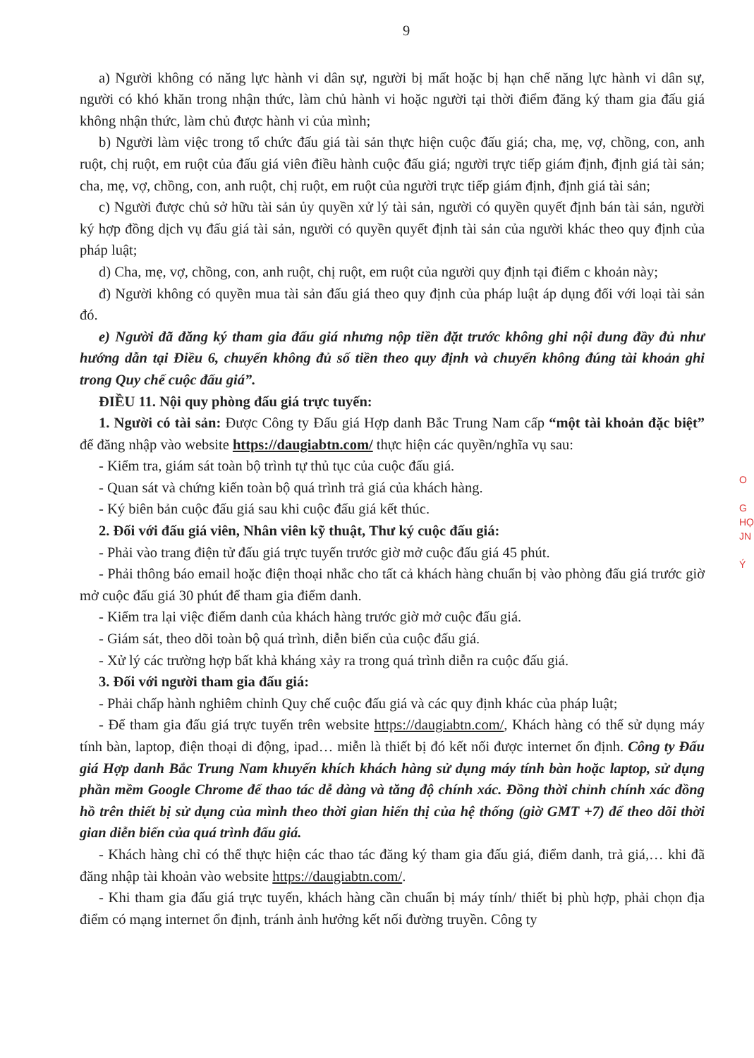9
a) Người không có năng lực hành vi dân sự, người bị mất hoặc bị hạn chế năng lực hành vi dân sự, người có khó khăn trong nhận thức, làm chủ hành vi hoặc người tại thời điểm đăng ký tham gia đấu giá không nhận thức, làm chủ được hành vi của mình;
b) Người làm việc trong tổ chức đấu giá tài sản thực hiện cuộc đấu giá; cha, mẹ, vợ, chồng, con, anh ruột, chị ruột, em ruột của đấu giá viên điều hành cuộc đấu giá; người trực tiếp giám định, định giá tài sản; cha, mẹ, vợ, chồng, con, anh ruột, chị ruột, em ruột của người trực tiếp giám định, định giá tài sản;
c) Người được chủ sở hữu tài sản ủy quyền xử lý tài sản, người có quyền quyết định bán tài sản, người ký hợp đồng dịch vụ đấu giá tài sản, người có quyền quyết định tài sản của người khác theo quy định của pháp luật;
d) Cha, mẹ, vợ, chồng, con, anh ruột, chị ruột, em ruột của người quy định tại điểm c khoản này;
đ) Người không có quyền mua tài sản đấu giá theo quy định của pháp luật áp dụng đối với loại tài sản đó.
e) Người đã đăng ký tham gia đấu giá nhưng nộp tiền đặt trước không ghi nội dung đầy đủ như hướng dẫn tại Điều 6, chuyển không đủ số tiền theo quy định và chuyển không đúng tài khoản ghi trong Quy chế cuộc đấu giá”.
ĐIỀU 11. Nội quy phòng đấu giá trực tuyến:
1. Người có tài sản: Được Công ty Đấu giá Hợp danh Bắc Trung Nam cấp “một tài khoản đặc biệt” để đăng nhập vào website https://daugiabtn.com/ thực hiện các quyền/nghĩa vụ sau:
- Kiểm tra, giám sát toàn bộ trình tự thủ tục của cuộc đấu giá.
- Quan sát và chứng kiến toàn bộ quá trình trả giá của khách hàng.
- Ký biên bản cuộc đấu giá sau khi cuộc đấu giá kết thúc.
2. Đối với đấu giá viên, Nhân viên kỹ thuật, Thư ký cuộc đấu giá:
- Phải vào trang điện tử đấu giá trực tuyến trước giờ mở cuộc đấu giá 45 phút.
- Phải thông báo email hoặc điện thoại nhắc cho tất cả khách hàng chuẩn bị vào phòng đấu giá trước giờ mở cuộc đấu giá 30 phút để tham gia điểm danh.
- Kiểm tra lại việc điểm danh của khách hàng trước giờ mở cuộc đấu giá.
- Giám sát, theo dõi toàn bộ quá trình, diễn biến của cuộc đấu giá.
- Xử lý các trường hợp bất khả kháng xảy ra trong quá trình diễn ra cuộc đấu giá.
3. Đối với người tham gia đấu giá:
- Phải chấp hành nghiêm chỉnh Quy chế cuộc đấu giá và các quy định khác của pháp luật;
- Để tham gia đấu giá trực tuyến trên website https://daugiabtn.com/, Khách hàng có thể sử dụng máy tính bàn, laptop, điện thoại di động, ipad… miễn là thiết bị đó kết nối được internet ổn định. Công ty Đấu giá Hợp danh Bắc Trung Nam khuyến khích khách hàng sử dụng máy tính bàn hoặc laptop, sử dụng phần mềm Google Chrome để thao tác dễ dàng và tăng độ chính xác. Đồng thời chỉnh chính xác đồng hồ trên thiết bị sử dụng của mình theo thời gian hiển thị của hệ thống (giờ GMT +7) để theo dõi thời gian diễn biến của quá trình đấu giá.
- Khách hàng chỉ có thể thực hiện các thao tác đăng ký tham gia đấu giá, điểm danh, trả giá,… khi đã đăng nhập tài khoản vào website https://daugiabtn.com/.
- Khi tham gia đấu giá trực tuyến, khách hàng cần chuẩn bị máy tính/ thiết bị phù hợp, phải chọn địa điểm có mạng internet ổn định, tránh ảnh hưởng kết nối đường truyền. Công ty
O
G
HỌ
JN
Ý